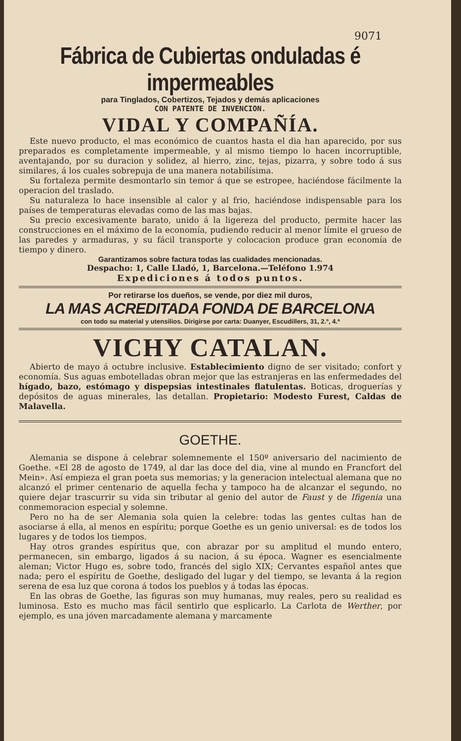9071
Fábrica de Cubiertas onduladas é impermeables
para Tinglados, Cobertizos, Tejados y demás aplicaciones
CON PATENTE DE INVENCION.
VIDAL Y COMPAÑÍA.
Este nuevo producto, el mas económico de cuantos hasta el dia han aparecido, por sus preparados es completamente impermeable, y al mismo tiempo lo hacen incorruptible, aventajando, por su duracion y solidez, al hierro, zinc, tejas, pizarra, y sobre todo á sus similares, á los cuales sobrepuja de una manera notabilísima.
Su fortaleza permite desmontarlo sin temor á que se estropee, haciéndose fácilmente la operacion del traslado.
Su naturaleza lo hace insensible al calor y al frio, haciéndose indispensable para los países de temperaturas elevadas como de las mas bajas.
Su precio excesivamente barato, unido á la ligereza del producto, permite hacer las construcciones en el máximo de la economía, pudiendo reducir al menor límite el grueso de las paredes y armaduras, y su fácil transporte y colocacion produce gran economía de tiempo y dinero.
Garantizamos sobre factura todas las cualidades mencionadas.
Despacho: 1, Calle Lladó, 1, Barcelona.—Teléfono 1.974
Expediciones á todos puntos.
Por retirarse los dueños, se vende, por diez mil duros,
LA MAS ACREDITADA FONDA DE BARCELONA
con todo su material y utensilios. Dirigirse por carta: Duanyer, Escudillers, 31, 2.º, 4.ª
VICHY CATALAN.
Abierto de mayo á octubre inclusive. Establecimiento digno de ser visitado; confort y economía. Sus aguas embotelladas obran mejor que las estranjeras en las enfermedades del hígado, bazo, estómago y dispepsias intestinales flatulentas. Boticas, droguerías y depósitos de aguas minerales, las detallan. Propietario: Modesto Furest, Caldas de Malavella.
GOETHE.
Alemania se dispone á celebrar solemnemente el 150º aniversario del nacimiento de Goethe. «El 28 de agosto de 1749, al dar las doce del dia, vine al mundo en Francfort del Mein». Así empieza el gran poeta sus memorias; y la generacion intelectual alemana que no alcanzó el primer centenario de aquella fecha y tampoco ha de alcanzar el segundo, no quiere dejar trascurrir su vida sin tributar al genio del autor de Faust y de Ifigenia una conmemoracion especial y solemne.
Pero no ha de ser Alemania sola quien la celebre: todas las gentes cultas han de asociarse á ella, al menos en espíritu; porque Goethe es un genio universal: es de todos los lugares y de todos los tiempos.
Hay otros grandes espíritus que, con abrazar por su amplitud el mundo entero, permanecen, sin embargo, ligados á su nacion, á su época. Wagner es esencialmente aleman; Victor Hugo es, sobre todo, francés del siglo XIX; Cervantes español antes que nada; pero el espíritu de Goethe, desligado del lugar y del tiempo, se levanta á la region serena de esa luz que corona á todos los pueblos y á todas las épocas.
En las obras de Goethe, las figuras son muy humanas, muy reales, pero su realidad es luminosa. Esto es mucho mas fácil sentirlo que esplicarlo. La Carlota de Werther, por ejemplo, es una jóven marcadamente alemana y marcamente